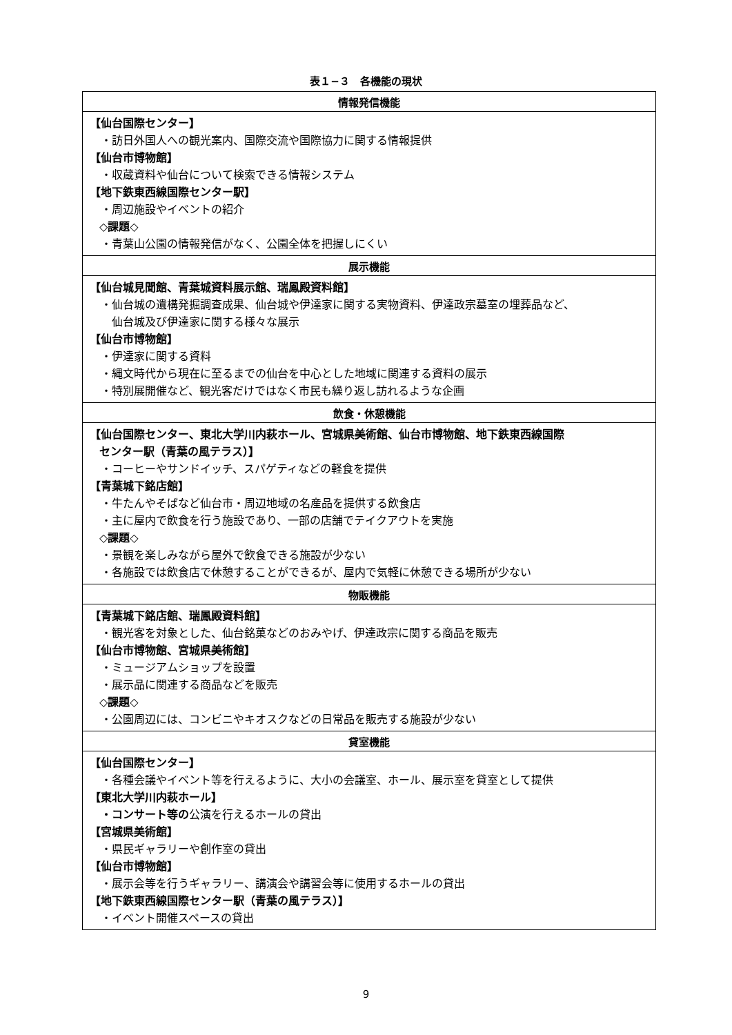表１−３　各機能の現状
| 情報発信機能 |
| --- |
| 【仙台国際センター】 ・訪日外国人への観光案内、国際交流や国際協力に関する情報提供 【仙台市博物館】 ・収蔵資料や仙台について検索できる情報システム 【地下鉄東西線国際センター駅】 ・周辺施設やイベントの紹介 ◇課題◇ ・青葉山公園の情報発信がなく、公園全体を把握しにくい |
| 展示機能 |
| 【仙台城見聞館、青葉城資料展示館、瑞鳳殿資料館】 ・仙台城の遺構発掘調査成果、仙台城や伊達家に関する実物資料、伊達政宗墓室の埋葬品など、 仙台城及び伊達家に関する様々な展示 【仙台市博物館】 ・伊達家に関する資料 ・縄文時代から現在に至るまでの仙台を中心とした地域に関連する資料の展示 ・特別展開催など、観光客だけではなく市民も繰り返し訪れるような企画 |
| 飲食・休憩機能 |
| 【仙台国際センター、東北大学川内萩ホール、宮城県美術館、仙台市博物館、地下鉄東西線国際 センター駅（青葉の風テラス）】 ・コーヒーやサンドイッチ、スパゲティなどの軽食を提供 【青葉城下銘店館】 ・牛たんやそばなど仙台市・周辺地域の名産品を提供する飲食店 ・主に屋内で飲食を行う施設であり、一部の店舗でテイクアウトを実施 ◇課題◇ ・景観を楽しみながら屋外で飲食できる施設が少ない ・各施設では飲食店で休憩することができるが、屋内で気軽に休憩できる場所が少ない |
| 物販機能 |
| 【青葉城下銘店館、瑞鳳殿資料館】 ・観光客を対象とした、仙台銘菓などのおみやげ、伊達政宗に関する商品を販売 【仙台市博物館、宮城県美術館】 ・ミュージアムショップを設置 ・展示品に関連する商品などを販売 ◇課題◇ ・公園周辺には、コンビニやキオスクなどの日常品を販売する施設が少ない |
| 貸室機能 |
| 【仙台国際センター】 ・各種会議やイベント等を行えるように、大小の会議室、ホール、展示室を貸室として提供 【東北大学川内萩ホール】 ・コンサート等の 公演を行えるホールの貸出 【宮城県美術館】 ・県民ギャラリーや創作室の貸出 【仙台市博物館】 ・展示会等を行うギャラリー、講演会や講習会等に使用するホールの貸出 【地下鉄東西線国際センター駅（青葉の風テラス）】 ・イベント開催スペースの貸出 |
9